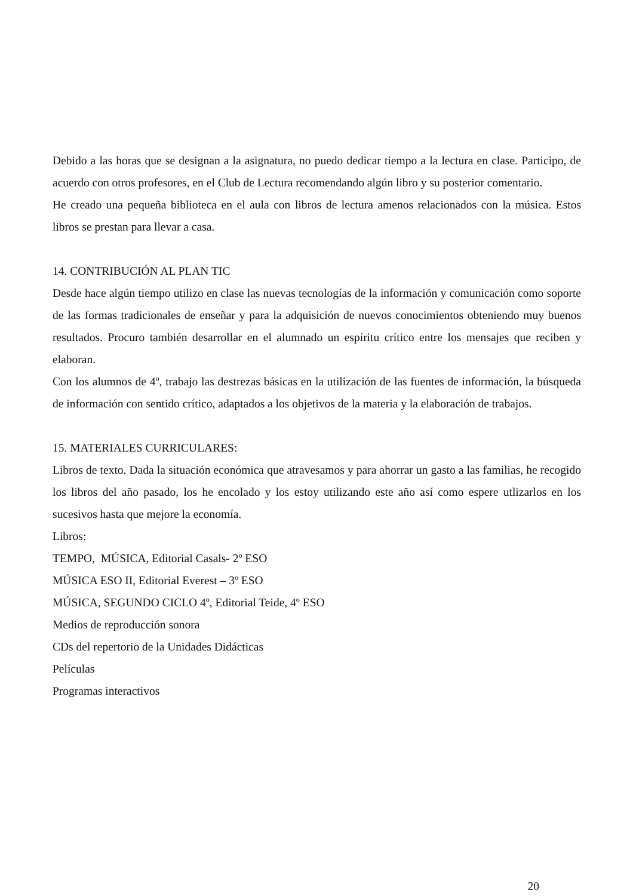Debido a las horas que se designan a la asignatura, no puedo dedicar tiempo a la lectura en clase. Participo, de acuerdo con otros profesores, en el Club de Lectura recomendando algún libro y su posterior comentario.
He creado una pequeña biblioteca en el aula con libros de lectura amenos relacionados con la música. Estos libros se prestan para llevar a casa.
14. CONTRIBUCIÓN AL PLAN TIC
Desde hace algún tiempo utilizo en clase las nuevas tecnologías de la información y comunicación como soporte de las formas tradicionales de enseñar y para la adquisición de nuevos conocimientos obteniendo muy buenos resultados. Procuro también desarrollar en el alumnado un espíritu crítico entre los mensajes que reciben y elaboran.
Con los alumnos de 4º, trabajo las destrezas básicas en la utilización de las fuentes de información, la búsqueda de información con sentido crítico, adaptados a los objetivos de la materia y la elaboración de trabajos.
15. MATERIALES CURRICULARES:
Libros de texto. Dada la situación económica que atravesamos y para ahorrar un gasto a las familias, he recogido los libros del año pasado, los he encolado y los estoy utilizando este año así como espere utlizarlos en los sucesivos hasta que mejore la economía.
Libros:
TEMPO, MÚSICA, Editorial Casals- 2º ESO
MÚSICA ESO II, Editorial Everest – 3º ESO
MÚSICA, SEGUNDO CICLO 4º, Editorial Teide, 4º ESO
Medios de reproducción sonora
CDs del repertorio de la Unidades Didácticas
Películas
Programas interactivos
20